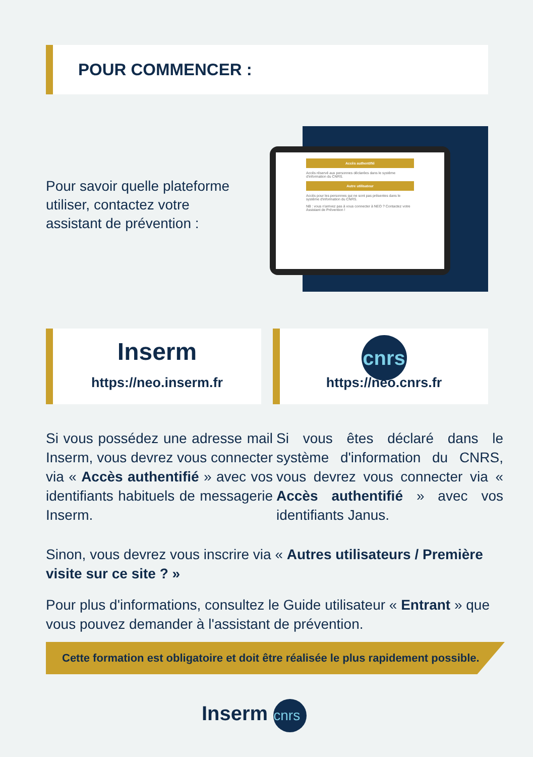POUR COMMENCER :
Pour savoir quelle plateforme utiliser, contactez votre assistant de prévention :
Accès authentifié
Accès réservé aux personnes déclarées dans le système d'information du CNRS.
Autre utilisateur
Accès pour les personnes qui ne sont pas présentes dans le système d'information du CNRS.
NB : vous n'arrivez pas à vous connecter à NEO ? Contactez votre Assistant de Prévention !
Inserm
https://neo.inserm.fr
cnrs
https://neo.cnrs.fr
Si vous possédez une adresse mail Inserm, vous devrez vous connecter via « Accès authentifié » avec vos identifiants habituels de messagerie Inserm.
Si vous êtes déclaré dans le système d'information du CNRS, vous devrez vous connecter via « Accès authentifié » avec vos identifiants Janus.
Sinon, vous devrez vous inscrire via « Autres utilisateurs / Première visite sur ce site ? »
Pour plus d'informations, consultez le Guide utilisateur « Entrant » que vous pouvez demander à l'assistant de prévention.
Cette formation est obligatoire et doit être réalisée le plus rapidement possible.
Inserm cnrs